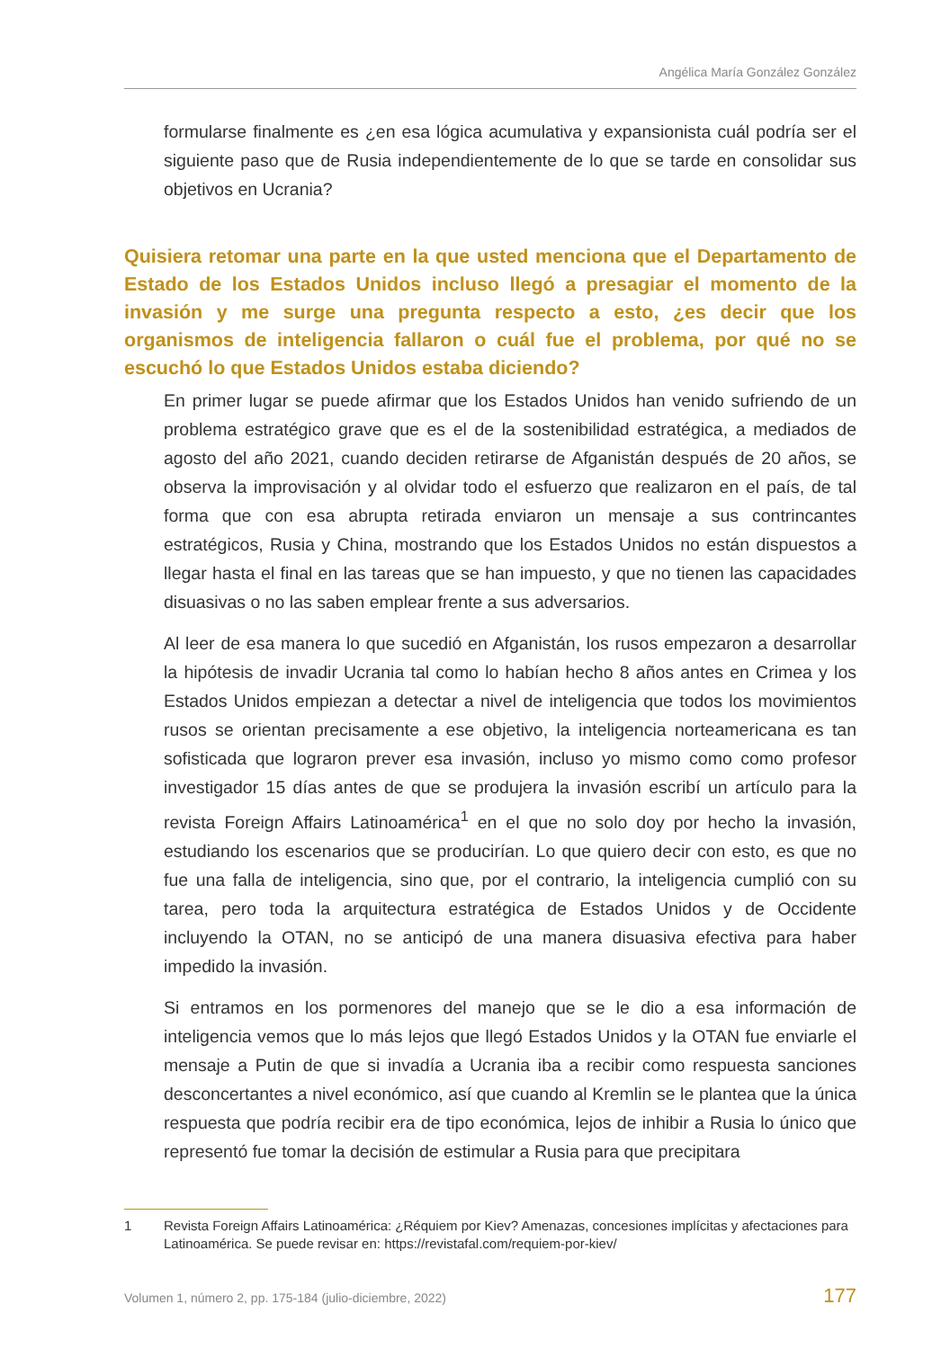Angélica María González González
formularse finalmente es ¿en esa lógica acumulativa y expansionista cuál podría ser el siguiente paso que de Rusia independientemente de lo que se tarde en consolidar sus objetivos en Ucrania?
Quisiera retomar una parte en la que usted menciona que el Departamento de Estado de los Estados Unidos incluso llegó a presagiar el momento de la invasión y me surge una pregunta respecto a esto, ¿es decir que los organismos de inteligencia fallaron o cuál fue el problema, por qué no se escuchó lo que Estados Unidos estaba diciendo?
En primer lugar se puede afirmar que los Estados Unidos han venido sufriendo de un problema estratégico grave que es el de la sostenibilidad estratégica, a mediados de agosto del año 2021, cuando deciden retirarse de Afganistán después de 20 años, se observa la improvisación y al olvidar todo el esfuerzo que realizaron en el país, de tal forma que con esa abrupta retirada enviaron un mensaje a sus contrincantes estratégicos, Rusia y China, mostrando que los Estados Unidos no están dispuestos a llegar hasta el final en las tareas que se han impuesto, y que no tienen las capacidades disuasivas o no las saben emplear frente a sus adversarios.
Al leer de esa manera lo que sucedió en Afganistán, los rusos empezaron a desarrollar la hipótesis de invadir Ucrania tal como lo habían hecho 8 años antes en Crimea y los Estados Unidos empiezan a detectar a nivel de inteligencia que todos los movimientos rusos se orientan precisamente a ese objetivo, la inteligencia norteamericana es tan sofisticada que lograron prever esa invasión, incluso yo mismo como como profesor investigador 15 días antes de que se produjera la invasión escribí un artículo para la revista Foreign Affairs Latinoamérica<sup>1</sup> en el que no solo doy por hecho la invasión, estudiando los escenarios que se producirían. Lo que quiero decir con esto, es que no fue una falla de inteligencia, sino que, por el contrario, la inteligencia cumplió con su tarea, pero toda la arquitectura estratégica de Estados Unidos y de Occidente incluyendo la OTAN, no se anticipó de una manera disuasiva efectiva para haber impedido la invasión.
Si entramos en los pormenores del manejo que se le dio a esa información de inteligencia vemos que lo más lejos que llegó Estados Unidos y la OTAN fue enviarle el mensaje a Putin de que si invadía a Ucrania iba a recibir como respuesta sanciones desconcertantes a nivel económico, así que cuando al Kremlin se le plantea que la única respuesta que podría recibir era de tipo económica, lejos de inhibir a Rusia lo único que representó fue tomar la decisión de estimular a Rusia para que precipitara
1 Revista Foreign Affairs Latinoamérica: ¿Réquiem por Kiev? Amenazas, concesiones implícitas y afectaciones para Latinoamérica. Se puede revisar en: https://revistafal.com/requiem-por-kiev/
Volumen 1, número 2, pp. 175-184 (julio-diciembre, 2022) 177